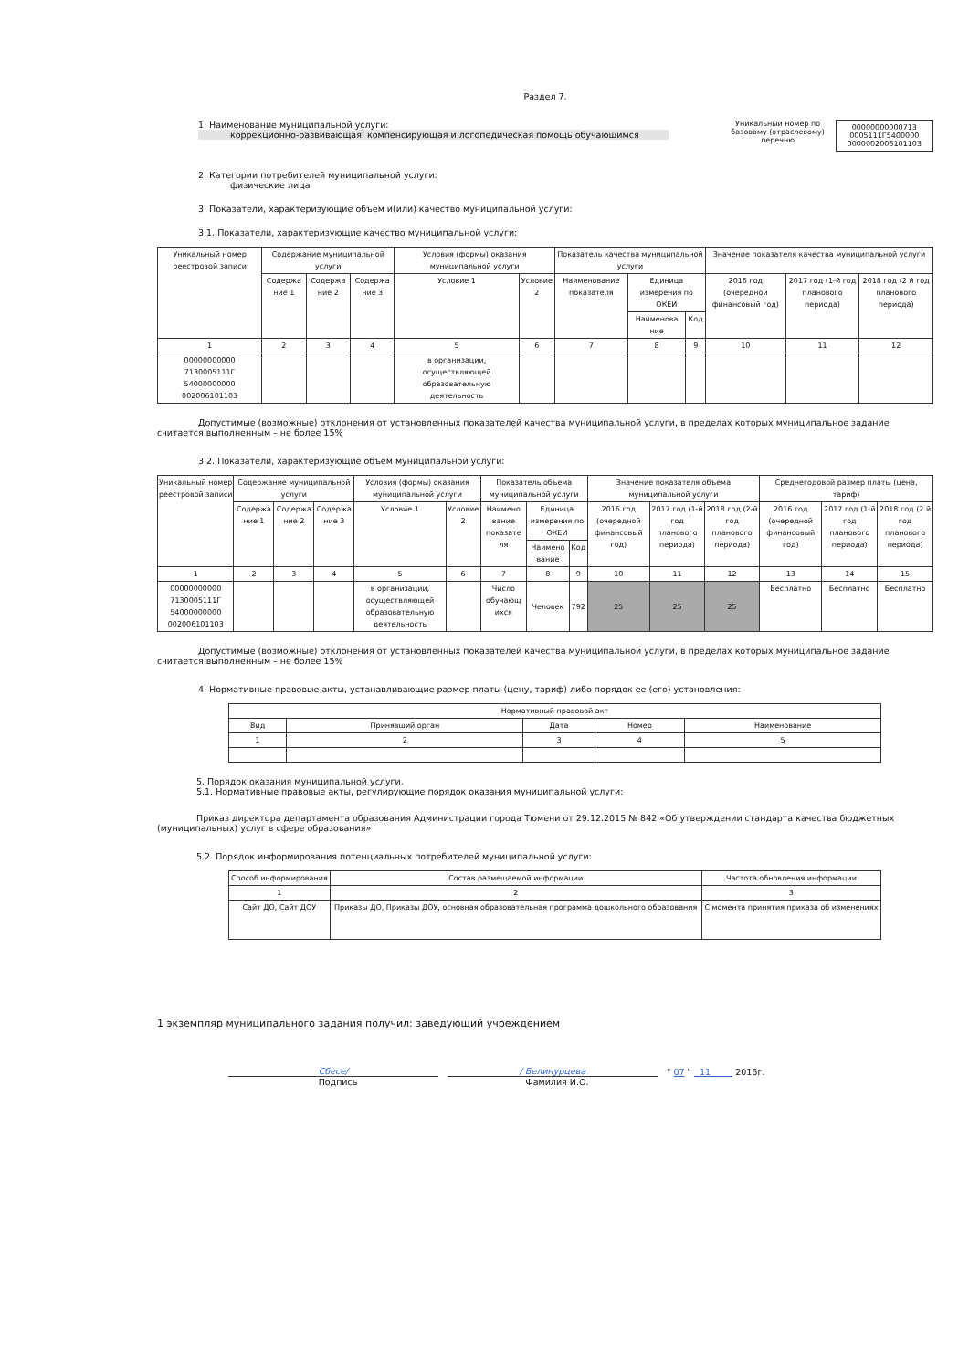Раздел 7.
1. Наименование муниципальной услуги:
коррекционно-развивающая, компенсирующая и логопедическая помощь обучающимся
Уникальный номер по базовому (отраслевому) перечню
00000000000713
0005111Г5400000
0000002006101103
2. Категории потребителей муниципальной услуги:
физические лица
3. Показатели, характеризующие объем и(или) качество муниципальной услуги:
3.1. Показатели, характеризующие качество муниципальной услуги:
| Уникальный номер реестровой записи | Содержание муниципальной услуги | | | Условия (формы) оказания муниципальной услуги | | Показатель качества муниципальной услуги | | | Значение показателя качества муниципальной услуги | | |
| --- | --- | --- | --- | --- | --- | --- | --- | --- | --- | --- | --- |
| | Содержа ние 1 | Содержа ние 2 | Содержа ние 3 | Условие 1 | Условие 2 | Наименование показателя | Единица измерения по ОКЕИ | | 2016 год (очередной финансовый год) | 2017 год (1-й год планового периода) | 2018 год (2 й год планового периода) |
| | | | | | | | Наименова ние | Код | | | |
| 1 | 2 | 3 | 4 | 5 | 6 | 7 | 8 | 9 | 10 | 11 | 12 |
| 00000000000 7130005111Г 54000000000 002006101103 | | | | в организации, осуществляющей образовательную деятельность | | | | | | | |
Допустимые (возможные) отклонения от установленных показателей качества муниципальной услуги, в пределах которых муниципальное задание считается выполненным – не более 15%
3.2. Показатели, характеризующие объем муниципальной услуги:
| Уникальный номер реестровой записи | Содержание муниципальной услуги | | | Условия (формы) оказания муниципальной услуги | | Показатель объема муниципальной услуги | | | Значение показателя объема муниципальной услуги | | | Среднегодовой размер платы (цена, тариф) | | |
| --- | --- | --- | --- | --- | --- | --- | --- | --- | --- | --- | --- | --- | --- | --- |
| | Содержа ние 1 | Содержа ние 2 | Содержа ние 3 | Условие 1 | Условие 2 | Наимено вание показате ля | Единица измерения по ОКЕИ | | 2016 год (очередной финансовый год) | 2017 год (1-й год планового периода) | 2018 год (2-й год планового периода) | 2016 год (очередной финансовый год) | 2017 год (1-й год планового периода) | 2018 год (2 й год планового периода) |
| | | | | | | | Наимено вание | Код | | | | | | |
| 1 | 2 | 3 | 4 | 5 | 6 | 7 | 8 | 9 | 10 | 11 | 12 | 13 | 14 | 15 |
| 00000000000 7130005111Г 54000000000 002006101103 | | | | в организации, осуществляющей образовательную деятельность | | Число обучающ ихся | Человек | 792 | 25 | 25 | 25 | Бесплатно | Бесплатно | Бесплатно |
Допустимые (возможные) отклонения от установленных показателей качества муниципальной услуги, в пределах которых муниципальное задание считается выполненным – не более 15%
4. Нормативные правовые акты, устанавливающие размер платы (цену, тариф) либо порядок ее (его) установления:
| Нормативный правовой акт | | | | |
| --- | --- | --- | --- | --- |
| Вид | Принявший орган | Дата | Номер | Наименование |
| 1 | 2 | 3 | 4 | 5 |
5. Порядок оказания муниципальной услуги.
5.1. Нормативные правовые акты, регулирующие порядок оказания муниципальной услуги:
Приказ директора департамента образования Администрации города Тюмени от 29.12.2015 № 842 «Об утверждении стандарта качества бюджетных (муниципальных) услуг в сфере образования»
5.2. Порядок информирования потенциальных потребителей муниципальной услуги:
| Способ информирования | Состав размещаемой информации | Частота обновления информации |
| --- | --- | --- |
| 1 | 2 | 3 |
| Сайт ДО, Сайт ДОУ | Приказы ДО, Приказы ДОУ, основная образовательная программа дошкольного образования | С момента принятия приказа об изменениях |
1 экземпляр муниципального задания получил: заведующий учреждением
Сбесе/
/ Белинурцева
" 07 " 11 2016г.
Подпись Фамилия И.О.